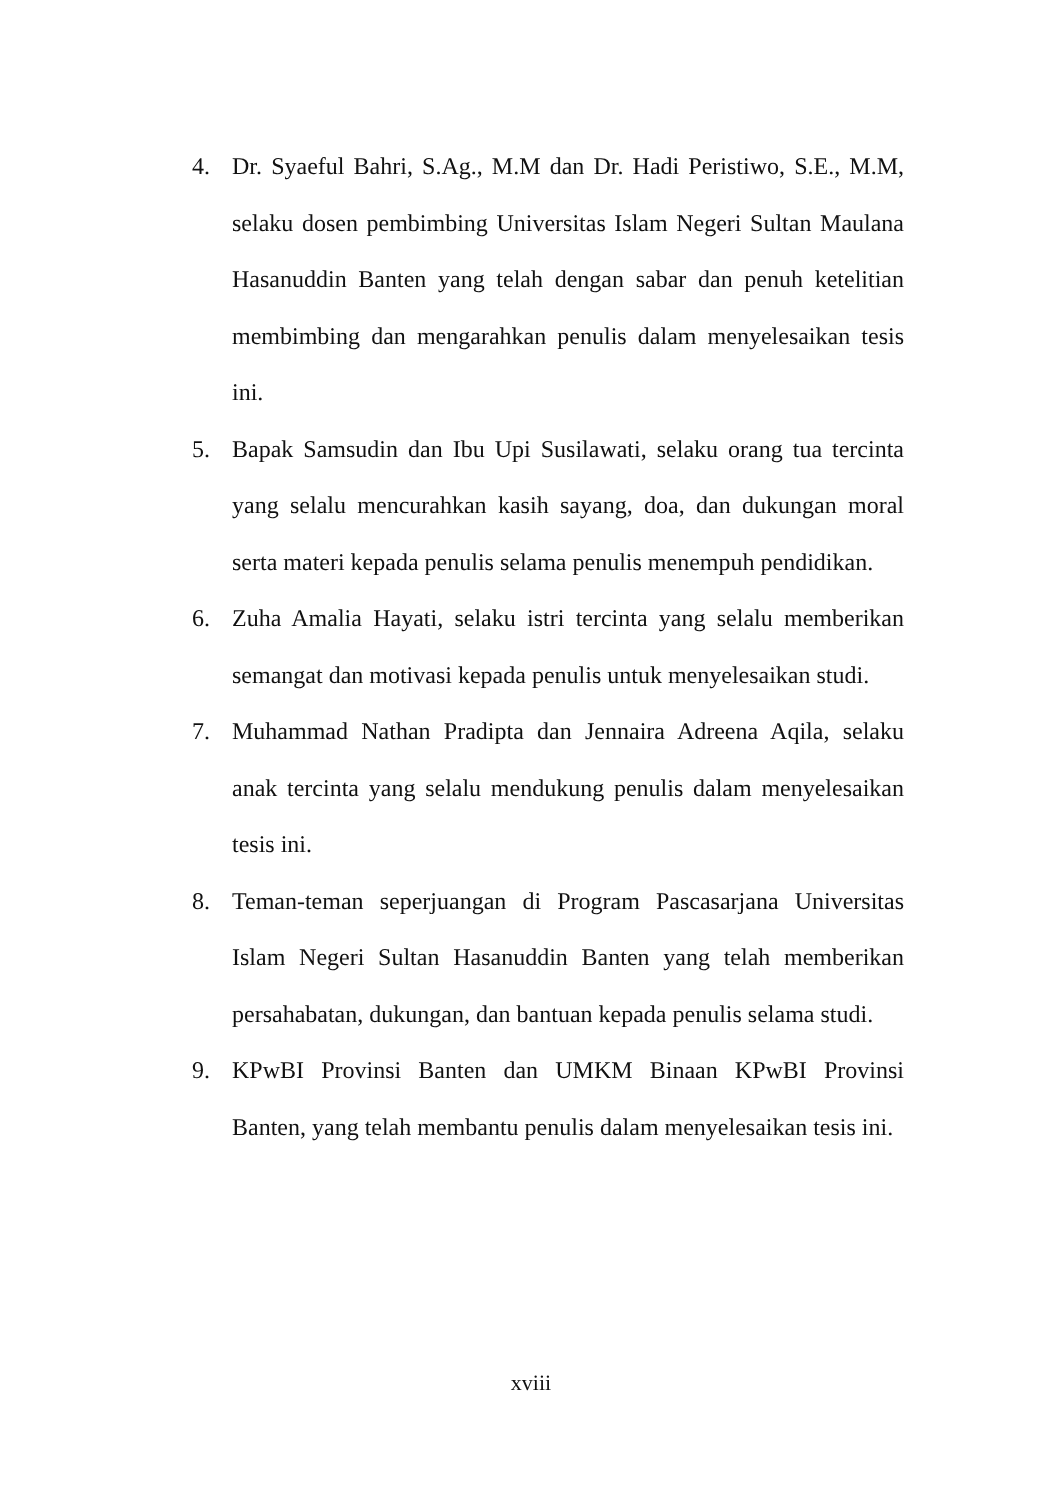4. Dr. Syaeful Bahri, S.Ag., M.M dan Dr. Hadi Peristiwo, S.E., M.M, selaku dosen pembimbing Universitas Islam Negeri Sultan Maulana Hasanuddin Banten yang telah dengan sabar dan penuh ketelitian membimbing dan mengarahkan penulis dalam menyelesaikan tesis ini.
5. Bapak Samsudin dan Ibu Upi Susilawati, selaku orang tua tercinta yang selalu mencurahkan kasih sayang, doa, dan dukungan moral serta materi kepada penulis selama penulis menempuh pendidikan.
6. Zuha Amalia Hayati, selaku istri tercinta yang selalu memberikan semangat dan motivasi kepada penulis untuk menyelesaikan studi.
7. Muhammad Nathan Pradipta dan Jennaira Adreena Aqila, selaku anak tercinta yang selalu mendukung penulis dalam menyelesaikan tesis ini.
8. Teman-teman seperjuangan di Program Pascasarjana Universitas Islam Negeri Sultan Hasanuddin Banten yang telah memberikan persahabatan, dukungan, dan bantuan kepada penulis selama studi.
9. KPwBI Provinsi Banten dan UMKM Binaan KPwBI Provinsi Banten, yang telah membantu penulis dalam menyelesaikan tesis ini.
xviii